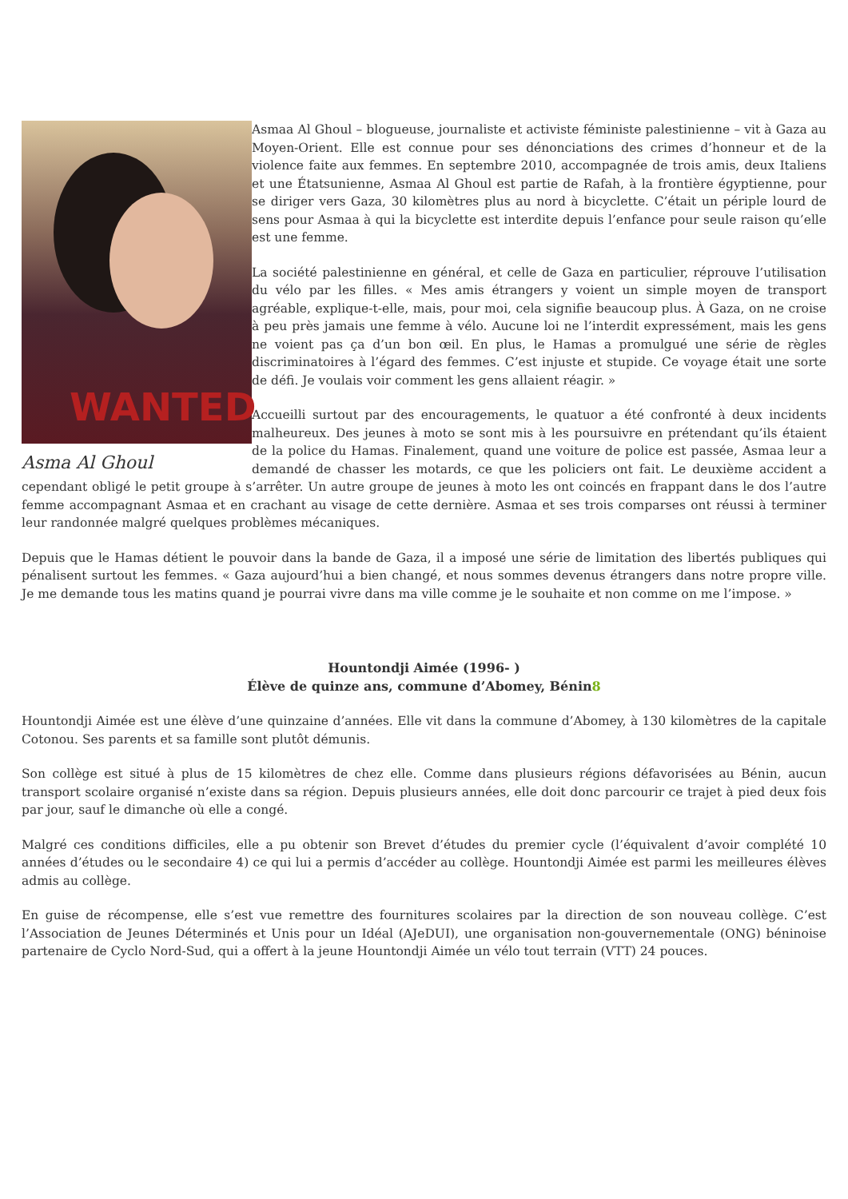WANTED
Asma Al Ghoul
Asmaa Al Ghoul – blogueuse, journaliste et activiste féministe palestinienne – vit à Gaza au Moyen-Orient. Elle est connue pour ses dénonciations des crimes d’honneur et de la violence faite aux femmes. En septembre 2010, accompagnée de trois amis, deux Italiens et une Étatsunienne, Asmaa Al Ghoul est partie de Rafah, à la frontière égyptienne, pour se diriger vers Gaza, 30 kilomètres plus au nord à bicyclette. C’était un périple lourd de sens pour Asmaa à qui la bicyclette est interdite depuis l’enfance pour seule raison qu’elle est une femme.
La société palestinienne en général, et celle de Gaza en particulier, réprouve l’utilisation du vélo par les filles. « Mes amis étrangers y voient un simple moyen de transport agréable, explique-t-elle, mais, pour moi, cela signifie beaucoup plus. À Gaza, on ne croise à peu près jamais une femme à vélo. Aucune loi ne l’interdit expressément, mais les gens ne voient pas ça d’un bon œil. En plus, le Hamas a promulgué une série de règles discriminatoires à l’égard des femmes. C’est injuste et stupide. Ce voyage était une sorte de défi. Je voulais voir comment les gens allaient réagir. »
Accueilli surtout par des encouragements, le quatuor a été confronté à deux incidents malheureux. Des jeunes à moto se sont mis à les poursuivre en prétendant qu’ils étaient de la police du Hamas. Finalement, quand une voiture de police est passée, Asmaa leur a demandé de chasser les motards, ce que les policiers ont fait. Le deuxième accident a cependant obligé le petit groupe à s’arrêter. Un autre groupe de jeunes à moto les ont coincés en frappant dans le dos l’autre femme accompagnant Asmaa et en crachant au visage de cette dernière. Asmaa et ses trois comparses ont réussi à terminer leur randonnée malgré quelques problèmes mécaniques.
Depuis que le Hamas détient le pouvoir dans la bande de Gaza, il a imposé une série de limitation des libertés publiques qui pénalisent surtout les femmes. « Gaza aujourd’hui a bien changé, et nous sommes devenus étrangers dans notre propre ville. Je me demande tous les matins quand je pourrai vivre dans ma ville comme je le souhaite et non comme on me l’impose. »
Hountondji Aimée (1996- )
Élève de quinze ans, commune d’Abomey, Bénin8
Hountondji Aimée est une élève d’une quinzaine d’années. Elle vit dans la commune d’Abomey, à 130 kilomètres de la capitale Cotonou. Ses parents et sa famille sont plutôt démunis.
Son collège est situé à plus de 15 kilomètres de chez elle. Comme dans plusieurs régions défavorisées au Bénin, aucun transport scolaire organisé n’existe dans sa région. Depuis plusieurs années, elle doit donc parcourir ce trajet à pied deux fois par jour, sauf le dimanche où elle a congé.
Malgré ces conditions difficiles, elle a pu obtenir son Brevet d’études du premier cycle (l’équivalent d’avoir complété 10 années d’études ou le secondaire 4) ce qui lui a permis d’accéder au collège. Hountondji Aimée est parmi les meilleures élèves admis au collège.
En guise de récompense, elle s’est vue remettre des fournitures scolaires par la direction de son nouveau collège. C’est l’Association de Jeunes Déterminés et Unis pour un Idéal (AJeDUI), une organisation non-gouvernementale (ONG) béninoise partenaire de Cyclo Nord-Sud, qui a offert à la jeune Hountondji Aimée un vélo tout terrain (VTT) 24 pouces.